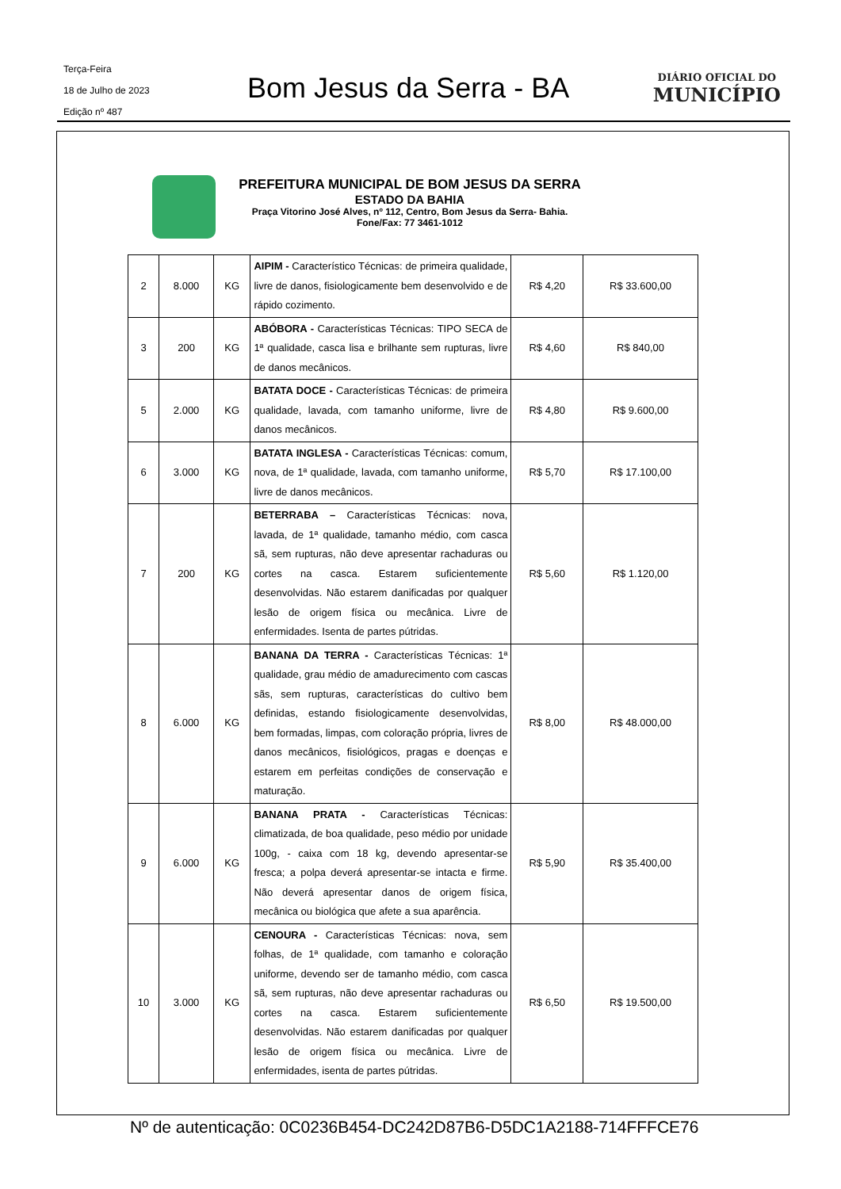Terça-Feira
18 de Julho de 2023
Edição nº 487
Bom Jesus da Serra - BA
DIÁRIO OFICIAL DO
MUNICÍPIO
PREFEITURA MUNICIPAL DE BOM JESUS DA SERRA
ESTADO DA BAHIA
Praça Vitorino José Alves, nº 112, Centro, Bom Jesus da Serra- Bahia.
Fone/Fax: 77 3461-1012
| 2 | 8.000 | KG | AIPIM - Característico Técnicas: de primeira qualidade, livre de danos, fisiologicamente bem desenvolvido e de rápido cozimento. | R$ 4,20 | R$ 33.600,00 |
| 3 | 200 | KG | ABÓBORA - Características Técnicas: TIPO SECA de 1ª qualidade, casca lisa e brilhante sem rupturas, livre de danos mecânicos. | R$ 4,60 | R$ 840,00 |
| 5 | 2.000 | KG | BATATA DOCE - Características Técnicas: de primeira qualidade, lavada, com tamanho uniforme, livre de danos mecânicos. | R$ 4,80 | R$ 9.600,00 |
| 6 | 3.000 | KG | BATATA INGLESA - Características Técnicas: comum, nova, de 1ª qualidade, lavada, com tamanho uniforme, livre de danos mecânicos. | R$ 5,70 | R$ 17.100,00 |
| 7 | 200 | KG | BETERRABA – Características Técnicas: nova, lavada, de 1ª qualidade, tamanho médio, com casca sã, sem rupturas, não deve apresentar rachaduras ou cortes na casca. Estarem suficientemente desenvolvidas. Não estarem danificadas por qualquer lesão de origem física ou mecânica. Livre de enfermidades. Isenta de partes pútridas. | R$ 5,60 | R$ 1.120,00 |
| 8 | 6.000 | KG | BANANA DA TERRA - Características Técnicas: 1ª qualidade, grau médio de amadurecimento com cascas sãs, sem rupturas, características do cultivo bem definidas, estando fisiologicamente desenvolvidas, bem formadas, limpas, com coloração própria, livres de danos mecânicos, fisiológicos, pragas e doenças e estarem em perfeitas condições de conservação e maturação. | R$ 8,00 | R$ 48.000,00 |
| 9 | 6.000 | KG | BANANA PRATA - Características Técnicas: climatizada, de boa qualidade, peso médio por unidade 100g, - caixa com 18 kg, devendo apresentar-se fresca; a polpa deverá apresentar-se intacta e firme. Não deverá apresentar danos de origem física, mecânica ou biológica que afete a sua aparência. | R$ 5,90 | R$ 35.400,00 |
| 10 | 3.000 | KG | CENOURA - Características Técnicas: nova, sem folhas, de 1ª qualidade, com tamanho e coloração uniforme, devendo ser de tamanho médio, com casca sã, sem rupturas, não deve apresentar rachaduras ou cortes na casca. Estarem suficientemente desenvolvidas. Não estarem danificadas por qualquer lesão de origem física ou mecânica. Livre de enfermidades, isenta de partes pútridas. | R$ 6,50 | R$ 19.500,00 |
Nº de autenticação: 0C0236B454-DC242D87B6-D5DC1A2188-714FFFCE76